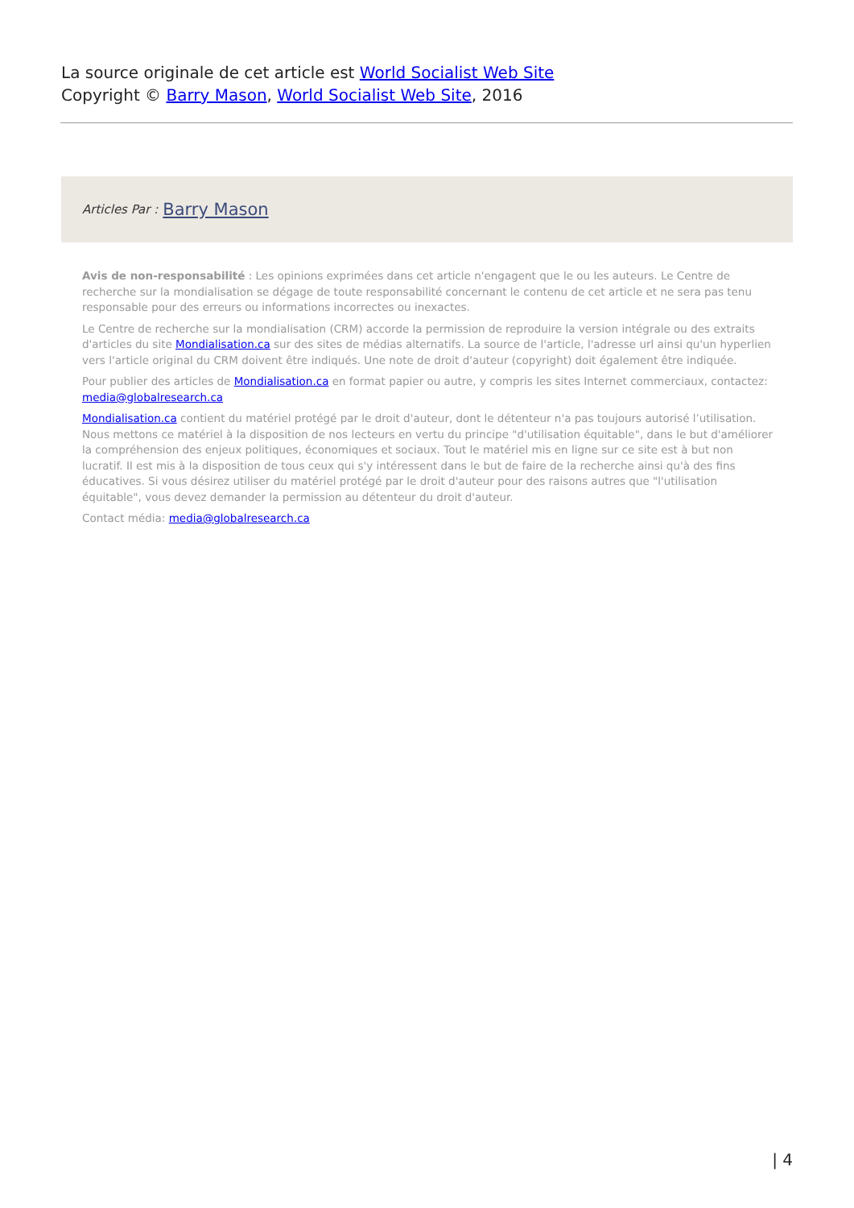La source originale de cet article est World Socialist Web Site
Copyright © Barry Mason, World Socialist Web Site, 2016
Articles Par : Barry Mason
Avis de non-responsabilité : Les opinions exprimées dans cet article n'engagent que le ou les auteurs. Le Centre de recherche sur la mondialisation se dégage de toute responsabilité concernant le contenu de cet article et ne sera pas tenu responsable pour des erreurs ou informations incorrectes ou inexactes.
Le Centre de recherche sur la mondialisation (CRM) accorde la permission de reproduire la version intégrale ou des extraits d'articles du site Mondialisation.ca sur des sites de médias alternatifs. La source de l'article, l'adresse url ainsi qu'un hyperlien vers l'article original du CRM doivent être indiqués. Une note de droit d'auteur (copyright) doit également être indiquée.
Pour publier des articles de Mondialisation.ca en format papier ou autre, y compris les sites Internet commerciaux, contactez: media@globalresearch.ca
Mondialisation.ca contient du matériel protégé par le droit d'auteur, dont le détenteur n'a pas toujours autorisé l’utilisation. Nous mettons ce matériel à la disposition de nos lecteurs en vertu du principe "d'utilisation équitable", dans le but d'améliorer la compréhension des enjeux politiques, économiques et sociaux. Tout le matériel mis en ligne sur ce site est à but non lucratif. Il est mis à la disposition de tous ceux qui s'y intéressent dans le but de faire de la recherche ainsi qu'à des fins éducatives. Si vous désirez utiliser du matériel protégé par le droit d'auteur pour des raisons autres que "l'utilisation équitable", vous devez demander la permission au détenteur du droit d'auteur.
Contact média: media@globalresearch.ca
| 4